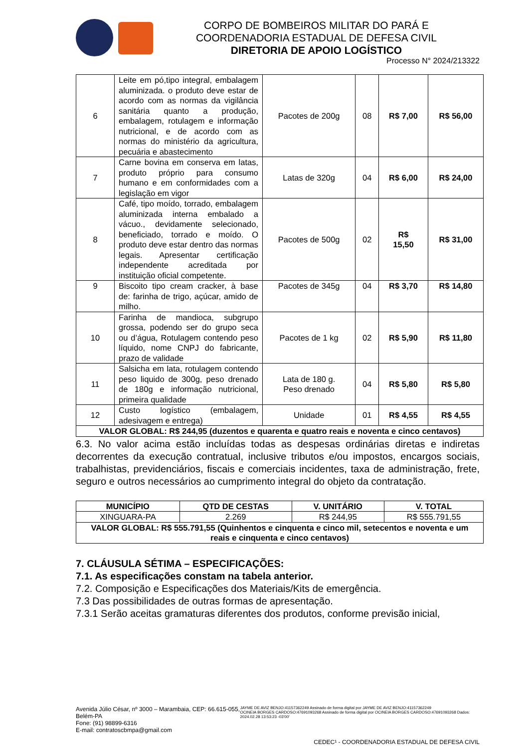CORPO DE BOMBEIROS MILITAR DO PARÁ E
COORDENADORIA ESTADUAL DE DEFESA CIVIL
DIRETORIA DE APOIO LOGÍSTICO
Processo N° 2024/213322
| 6 | Leite em pó,tipo integral, embalagem aluminizada. o produto deve estar de acordo com as normas da vigilância sanitária quanto a produção, embalagem, rotulagem e informação nutricional, e de acordo com as normas do ministério da agricultura, pecuária e abastecimento | Pacotes de 200g | 08 | R$ 7,00 | R$ 56,00 |
| 7 | Carne bovina em conserva em latas, produto próprio para consumo humano e em conformidades com a legislação em vigor | Latas de 320g | 04 | R$ 6,00 | R$ 24,00 |
| 8 | Café, tipo moído, torrado, embalagem aluminizada interna embalado a vácuo., devidamente selecionado, beneficiado, torrado e moído. O produto deve estar dentro das normas legais. Apresentar certificação independente acreditada por instituição oficial competente. | Pacotes de 500g | 02 | R$ 15,50 | R$ 31,00 |
| 9 | Biscoito tipo cream cracker, à base de: farinha de trigo, açúcar, amido de milho. | Pacotes de 345g | 04 | R$ 3,70 | R$ 14,80 |
| 10 | Farinha de mandioca, subgrupo grossa, podendo ser do grupo seca ou d’água, Rotulagem contendo peso líquido, nome CNPJ do fabricante, prazo de validade | Pacotes de 1 kg | 02 | R$ 5,90 | R$ 11,80 |
| 11 | Salsicha em lata, rotulagem contendo peso liquido de 300g, peso drenado de 180g e informação nutricional, primeira qualidade | Lata de 180 g. Peso drenado | 04 | R$ 5,80 | R$ 5,80 |
| 12 | Custo logístico (embalagem, adesivagem e entrega) | Unidade | 01 | R$ 4,55 | R$ 4,55 |
| VALOR GLOBAL: R$ 244,95 (duzentos e quarenta e quatro reais e noventa e cinco centavos) | | | | | |
6.3. No valor acima estão incluídas todas as despesas ordinárias diretas e indiretas decorrentes da execução contratual, inclusive tributos e/ou impostos, encargos sociais, trabalhistas, previdenciários, fiscais e comerciais incidentes, taxa de administração, frete, seguro e outros necessários ao cumprimento integral do objeto da contratação.
| MUNICÍPIO | QTD DE CESTAS | V. UNITÁRIO | V. TOTAL |
| --- | --- | --- | --- |
| XINGUARA-PA | 2.269 | R$ 244,95 | R$ 555.791,55 |
| VALOR GLOBAL: R$ 555.791,55 (Quinhentos e cinquenta e cinco mil, setecentos e noventa e um reais e cinquenta e cinco centavos) | | | |
7. CLÁUSULA SÉTIMA – ESPECIFICAÇÕES:
7.1. As especificações constam na tabela anterior.
7.2. Composição e Especificações dos Materiais/Kits de emergência.
7.3 Das possibilidades de outras formas de apresentação.
7.3.1 Serão aceitas gramaturas diferentes dos produtos, conforme previsão inicial,
Avenida Júlio César, nº 3000 – Marambaia, CEP: 66.615-055, Belém-PA
Fone: (91) 98899-6316
E-mail: contratoscbmpa@gmail.com
JAYME DE AVIZ BENJO:41157362249 Assinado de forma digital por JAYME DE AVIZ BENJO:41157362249
OCINEIA BORGES CARDOSO:47691093268 Assinado de forma digital por OCINEIA BORGES CARDOSO:47691093268 Dados: 2024.02.28 13:53:23 -03'00'
CEDEC¹ - COORDENADORIA ESTADUAL DE DEFESA CIVIL